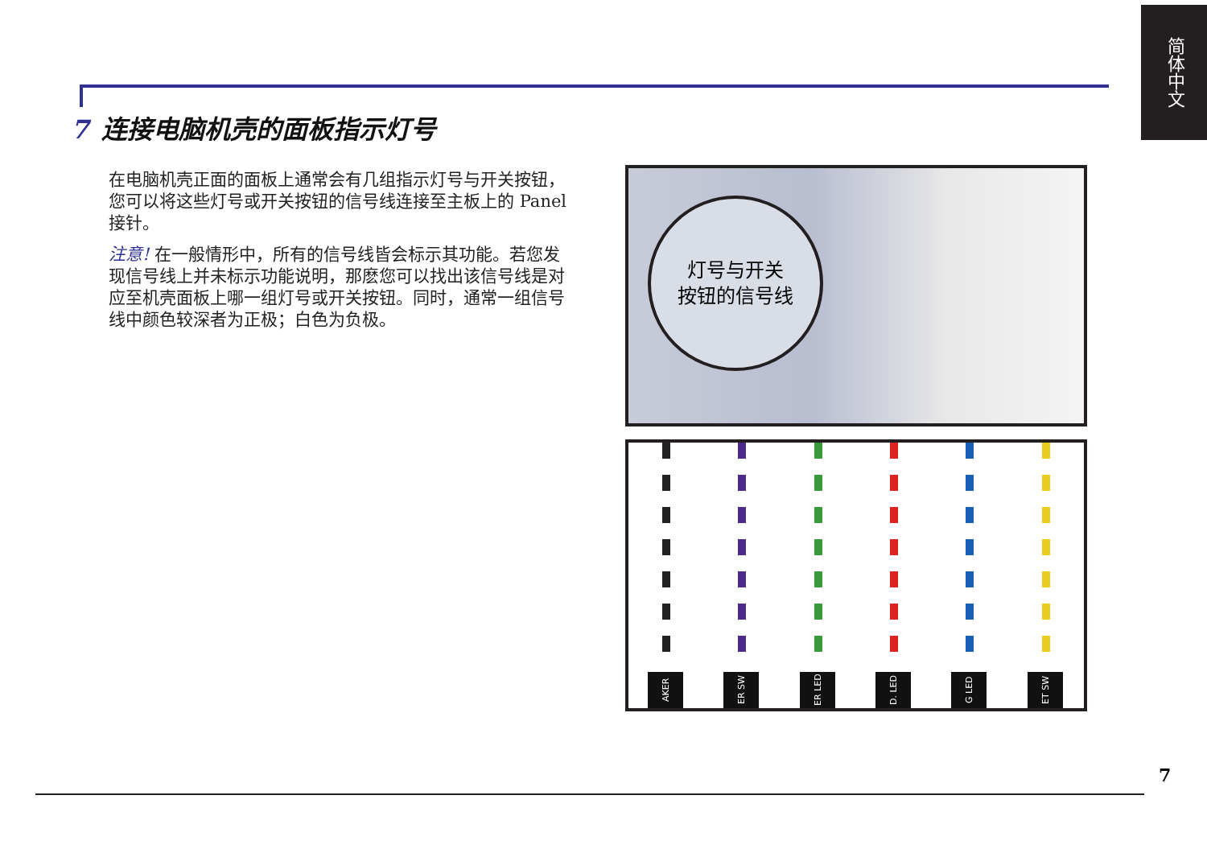简体中文
7 连接电脑机壳的面板指示灯号
在电脑机壳正面的面板上通常会有几组指示灯号与开关按钮，您可以将这些灯号或开关按钮的信号线连接至主板上的 Panel 接针。
注意! 在一般情形中，所有的信号线皆会标示其功能。若您发现信号线上并未标示功能说明，那麽您可以找出该信号线是对应至机壳面板上哪一组灯号或开关按钮。同时，通常一组信号线中颜色较深者为正极；白色为负极。
灯号与开关
按钮的信号线
AKER
ER SW
ER LED
D. LED
G LED
ET SW
7